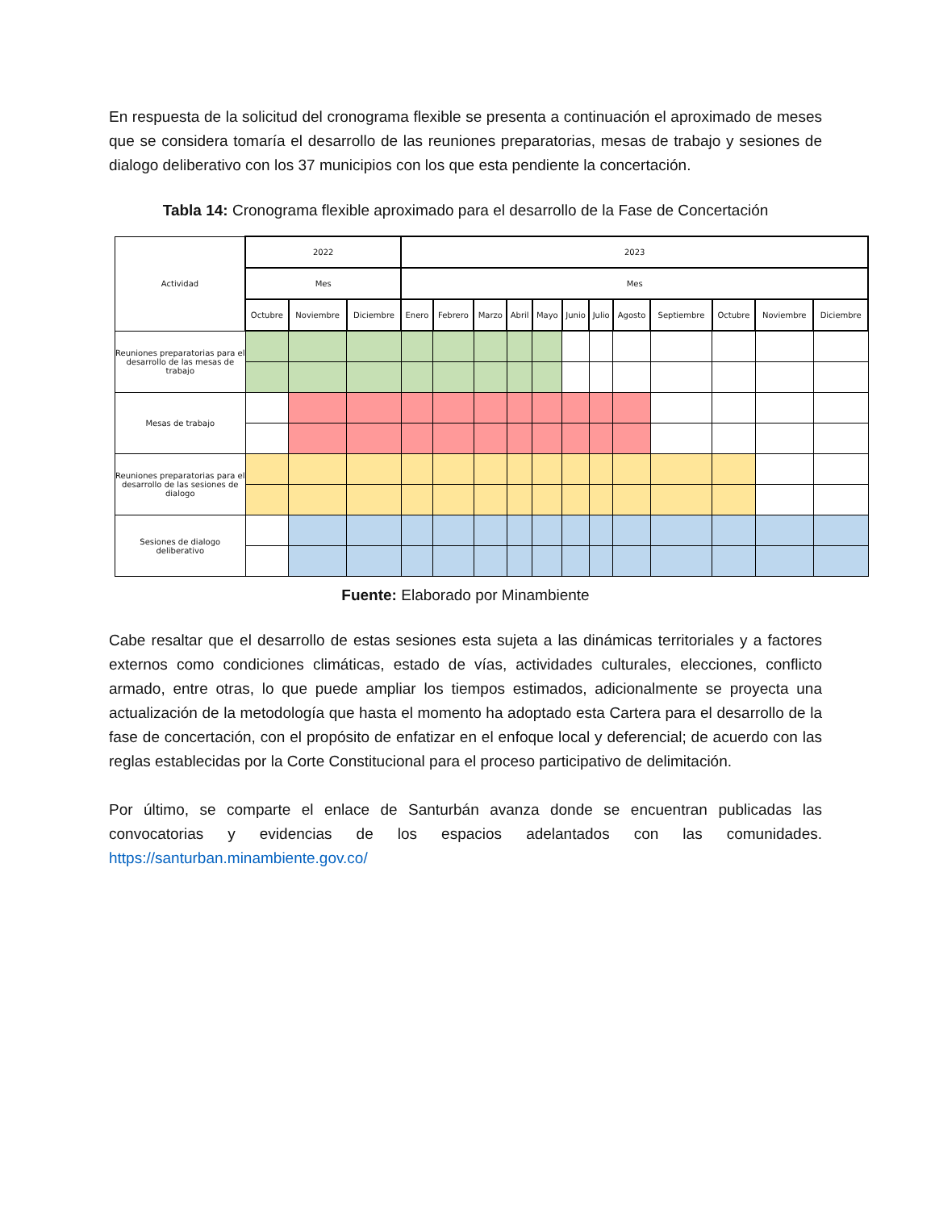En respuesta de la solicitud del cronograma flexible se presenta a continuación el aproximado de meses que se considera tomaría el desarrollo de las reuniones preparatorias, mesas de trabajo y sesiones de dialogo deliberativo con los 37 municipios con los que esta pendiente la concertación.
Tabla 14: Cronograma flexible aproximado para el desarrollo de la Fase de Concertación
| Actividad | 2022 | | | 2023 | | | | | | | | | | | |
| --- | --- | --- | --- | --- | --- | --- | --- | --- | --- | --- | --- | --- | --- | --- | --- |
| | Mes | | | Mes | | | | | | | | | | | |
| | Octubre | Noviembre | Diciembre | Enero | Febrero | Marzo | Abril | Mayo | Junio | Julio | Agosto | Septiembre | Octubre | Noviembre | Diciembre |
| Reuniones preparatorias para el desarrollo de las mesas de trabajo | | | | | | | | | | | | | | | |
| Mesas de trabajo | | | | | | | | | | | | | | | |
| Reuniones preparatorias para el desarrollo de las sesiones de dialogo | | | | | | | | | | | | | | | |
| Sesiones de dialogo deliberativo | | | | | | | | | | | | | | | |
Fuente: Elaborado por Minambiente
Cabe resaltar que el desarrollo de estas sesiones esta sujeta a las dinámicas territoriales y a factores externos como condiciones climáticas, estado de vías, actividades culturales, elecciones, conflicto armado, entre otras, lo que puede ampliar los tiempos estimados, adicionalmente se proyecta una actualización de la metodología que hasta el momento ha adoptado esta Cartera para el desarrollo de la fase de concertación, con el propósito de enfatizar en el enfoque local y deferencial; de acuerdo con las reglas establecidas por la Corte Constitucional para el proceso participativo de delimitación.
Por último, se comparte el enlace de Santurbán avanza donde se encuentran publicadas las convocatorias y evidencias de los espacios adelantados con las comunidades. https://santurban.minambiente.gov.co/